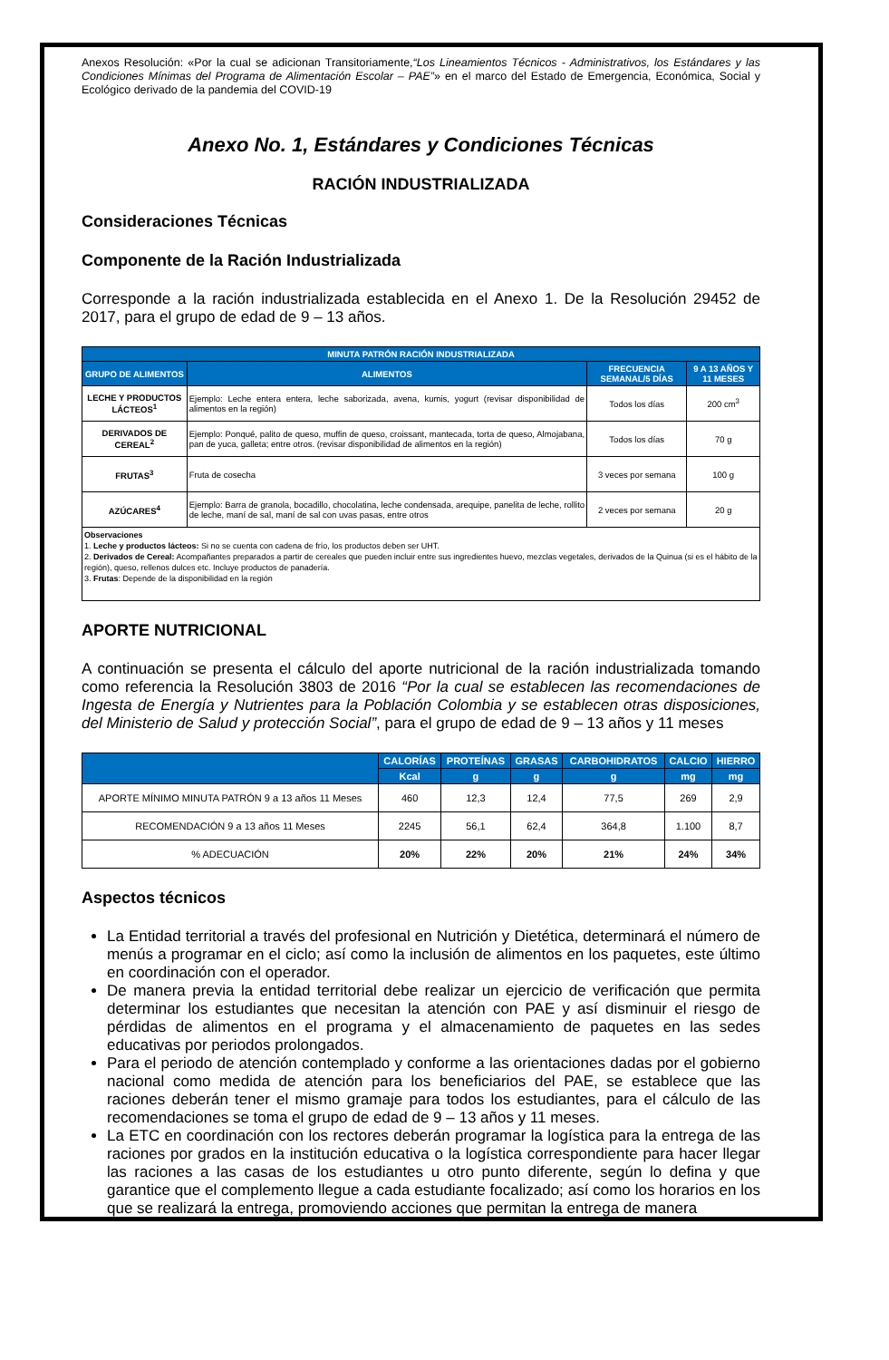Anexos Resolución: «Por la cual se adicionan Transitoriamente,“Los Lineamientos Técnicos - Administrativos, los Estándares y las Condiciones Mínimas del Programa de Alimentación Escolar – PAE”» en el marco del Estado de Emergencia, Económica, Social y Ecológico derivado de la pandemia del COVID-19
Anexo No. 1, Estándares y Condiciones Técnicas
RACIÓN INDUSTRIALIZADA
Consideraciones Técnicas
Componente de la Ración Industrializada
Corresponde a la ración industrializada establecida en el Anexo 1. De la Resolución 29452 de 2017, para el grupo de edad de 9 – 13 años.
| MINUTA PATRÓN RACIÓN INDUSTRIALIZADA | | | |
| --- | --- | --- | --- |
| GRUPO DE ALIMENTOS | ALIMENTOS | FRECUENCIA SEMANAL/5 DÍAS | 9 A 13 AÑOS Y 11 MESES |
| LECHE Y PRODUCTOS LÁCTEOS<sup>1</sup> | Ejemplo: Leche entera entera, leche saborizada, avena, kumis, yogurt (revisar disponibilidad de alimentos en la región) | Todos los días | 200 cm<sup>3</sup> |
| DERIVADOS DE CEREAL<sup>2</sup> | Ejemplo: Ponqué, palito de queso, muffin de queso, croissant, mantecada, torta de queso, Almojabana, pan de yuca, galleta; entre otros. (revisar disponibilidad de alimentos en la región) | Todos los días | 70 g |
| FRUTAS<sup>3</sup> | Fruta de cosecha | 3 veces por semana | 100 g |
| AZÚCARES<sup>4</sup> | Ejemplo: Barra de granola, bocadillo, chocolatina, leche condensada, arequipe, panelita de leche, rollito de leche, maní de sal, maní de sal con uvas pasas, entre otros | 2 veces por semana | 20 g |
| Observaciones 1. Leche y productos lácteos: Si no se cuenta con cadena de frío, los productos deben ser UHT. 2. Derivados de Cereal: Acompañantes preparados a partir de cereales que pueden incluir entre sus ingredientes huevo, mezclas vegetales, derivados de la Quinua (si es el hábito de la región), queso, rellenos dulces etc. Incluye productos de panadería. 3. Frutas : Depende de la disponibilidad en la región | | | |
APORTE NUTRICIONAL
A continuación se presenta el cálculo del aporte nutricional de la ración industrializada tomando como referencia la Resolución 3803 de 2016 “Por la cual se establecen las recomendaciones de Ingesta de Energía y Nutrientes para la Población Colombia y se establecen otras disposiciones, del Ministerio de Salud y protección Social”, para el grupo de edad de 9 – 13 años y 11 meses
| | CALORÍAS | PROTEÍNAS | GRASAS | CARBOHIDRATOS | CALCIO | HIERRO |
| --- | --- | --- | --- | --- | --- | --- |
| | Kcal | g | g | g | mg | mg |
| APORTE MÍNIMO MINUTA PATRÓN 9 a 13 años 11 Meses | 460 | 12,3 | 12,4 | 77,5 | 269 | 2,9 |
| RECOMENDACIÓN 9 a 13 años 11 Meses | 2245 | 56,1 | 62,4 | 364,8 | 1.100 | 8,7 |
| % ADECUACIÓN | 20% | 22% | 20% | 21% | 24% | 34% |
Aspectos técnicos
La Entidad territorial a través del profesional en Nutrición y Dietética, determinará el número de menús a programar en el ciclo; así como la inclusión de alimentos en los paquetes, este último en coordinación con el operador.
De manera previa la entidad territorial debe realizar un ejercicio de verificación que permita determinar los estudiantes que necesitan la atención con PAE y así disminuir el riesgo de pérdidas de alimentos en el programa y el almacenamiento de paquetes en las sedes educativas por periodos prolongados.
Para el periodo de atención contemplado y conforme a las orientaciones dadas por el gobierno nacional como medida de atención para los beneficiarios del PAE, se establece que las raciones deberán tener el mismo gramaje para todos los estudiantes, para el cálculo de las recomendaciones se toma el grupo de edad de 9 – 13 años y 11 meses.
La ETC en coordinación con los rectores deberán programar la logística para la entrega de las raciones por grados en la institución educativa o la logística correspondiente para hacer llegar las raciones a las casas de los estudiantes u otro punto diferente, según lo defina y que garantice que el complemento llegue a cada estudiante focalizado; así como los horarios en los que se realizará la entrega, promoviendo acciones que permitan la entrega de manera